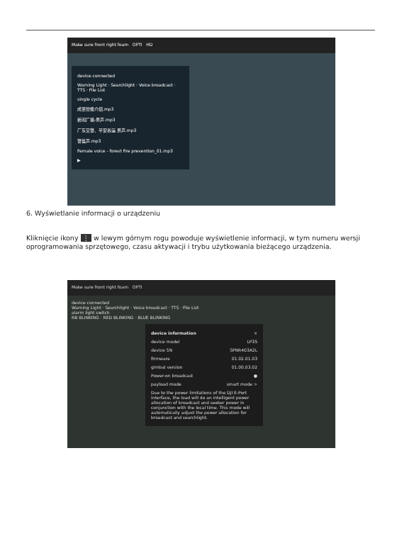Make sure front right foam OPTI HD
device connected
Warning Light · Searchlight · Voice broadcast · TTS · File List
single cycle
成至智能介绍.mp3
新闻广播-男声.mp3
广东交警、平安春运 男声.mp3
警笛声.mp3
Female voice - forest fire prevention_01.mp3
▶
6. Wyświetlanie informacji o urządzeniu
Kliknięcie ikony ⋮ w lewym górnym rogu powoduje wyświetlenie informacji, w tym numeru wersji oprogramowania sprzętowego, czasu aktywacji i trybu użytkowania bieżącego urządzenia.
Make sure front right foam OPTI
device connected
Warning Light · Searchlight · Voice broadcast · TTS · File List
alarm light switch
RB BLINKING · RED BLINKING · BLUE BLINKING
device information ×
device model LP35
device SN SPNR403A2L
firmware 01.02.01.03
gimbal version 01.00.03.02
Power-on broadcast ●
payload mode smart mode >
Due to the power limitations of the DJI E-Port interface, the load will do an intelligent power allocation of broadcast and seeker power in conjunction with the local time. This mode will automatically adjust the power allocation for broadcast and searchlight.